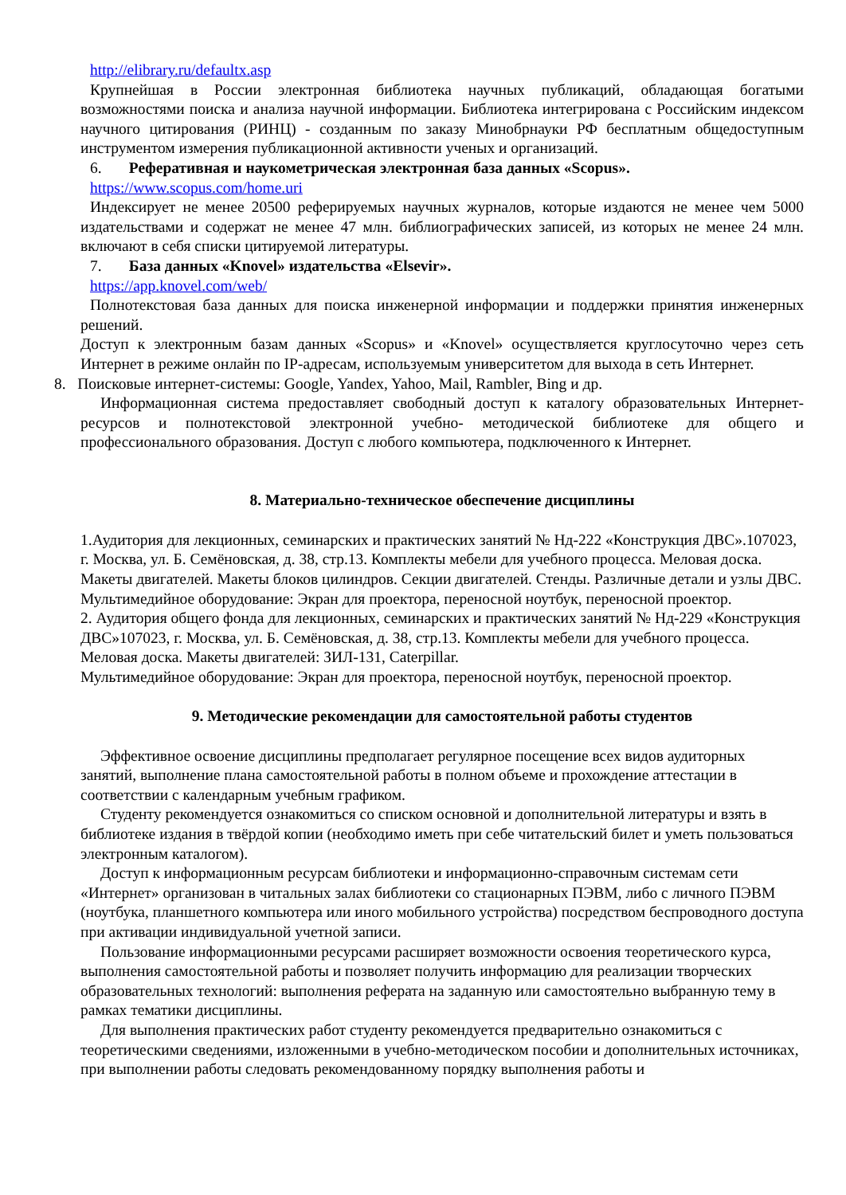http://elibrary.ru/defaultx.asp
Крупнейшая в России электронная библиотека научных публикаций, обладающая богатыми возможностями поиска и анализа научной информации. Библиотека интегрирована с Российским индексом научного цитирования (РИНЦ) - созданным по заказу Минобрнауки РФ бесплатным общедоступным инструментом измерения публикационной активности ученых и организаций.
6. Реферативная и наукометрическая электронная база данных «Scopus».
https://www.scopus.com/home.uri
Индексирует не менее 20500 реферируемых научных журналов, которые издаются не менее чем 5000 издательствами и содержат не менее 47 млн. библиографических записей, из которых не менее 24 млн. включают в себя списки цитируемой литературы.
7. База данных «Knovel» издательства «Elsevir».
https://app.knovel.com/web/
Полнотекстовая база данных для поиска инженерной информации и поддержки принятия инженерных решений.
Доступ к электронным базам данных «Scopus» и «Knovel» осуществляется круглосуточно через сеть Интернет в режиме онлайн по IP-адресам, используемым университетом для выхода в сеть Интернет.
8. Поисковые интернет-системы: Google, Yandex, Yahoo, Mail, Rambler, Bing и др.
Информационная система предоставляет свободный доступ к каталогу образовательных Интернет-ресурсов и полнотекстовой электронной учебно- методической библиотеке для общего и профессионального образования. Доступ с любого компьютера, подключенного к Интернет.
8. Материально-техническое обеспечение дисциплины
1.Аудитория для лекционных, семинарских и практических занятий № Нд-222 «Конструкция ДВС».107023, г. Москва, ул. Б. Семёновская, д. 38, стр.13. Комплекты мебели для учебного процесса. Меловая доска. Макеты двигателей. Макеты блоков цилиндров. Секции двигателей. Стенды. Различные детали и узлы ДВС.
Мультимедийное оборудование: Экран для проектора, переносной ноутбук, переносной проектор.
2. Аудитория общего фонда для лекционных, семинарских и практических занятий № Нд-229 «Конструкция ДВС»107023, г. Москва, ул. Б. Семёновская, д. 38, стр.13. Комплекты мебели для учебного процесса. Меловая доска. Макеты двигателей: ЗИЛ-131, Caterpillar.
Мультимедийное оборудование: Экран для проектора, переносной ноутбук, переносной проектор.
9. Методические рекомендации для самостоятельной работы студентов
Эффективное освоение дисциплины предполагает регулярное посещение всех видов аудиторных занятий, выполнение плана самостоятельной работы в полном объеме и прохождение аттестации в соответствии с календарным учебным графиком.
Студенту рекомендуется ознакомиться со списком основной и дополнительной литературы и взять в библиотеке издания в твёрдой копии (необходимо иметь при себе читательский билет и уметь пользоваться электронным каталогом).
Доступ к информационным ресурсам библиотеки и информационно-справочным системам сети «Интернет» организован в читальных залах библиотеки со стационарных ПЭВМ, либо с личного ПЭВМ (ноутбука, планшетного компьютера или иного мобильного устройства) посредством беспроводного доступа при активации индивидуальной учетной записи.
Пользование информационными ресурсами расширяет возможности освоения теоретического курса, выполнения самостоятельной работы и позволяет получить информацию для реализации творческих образовательных технологий: выполнения реферата на заданную или самостоятельно выбранную тему в рамках тематики дисциплины.
Для выполнения практических работ студенту рекомендуется предварительно ознакомиться с теоретическими сведениями, изложенными в учебно-методическом пособии и дополнительных источниках, при выполнении работы следовать рекомендованному порядку выполнения работы и